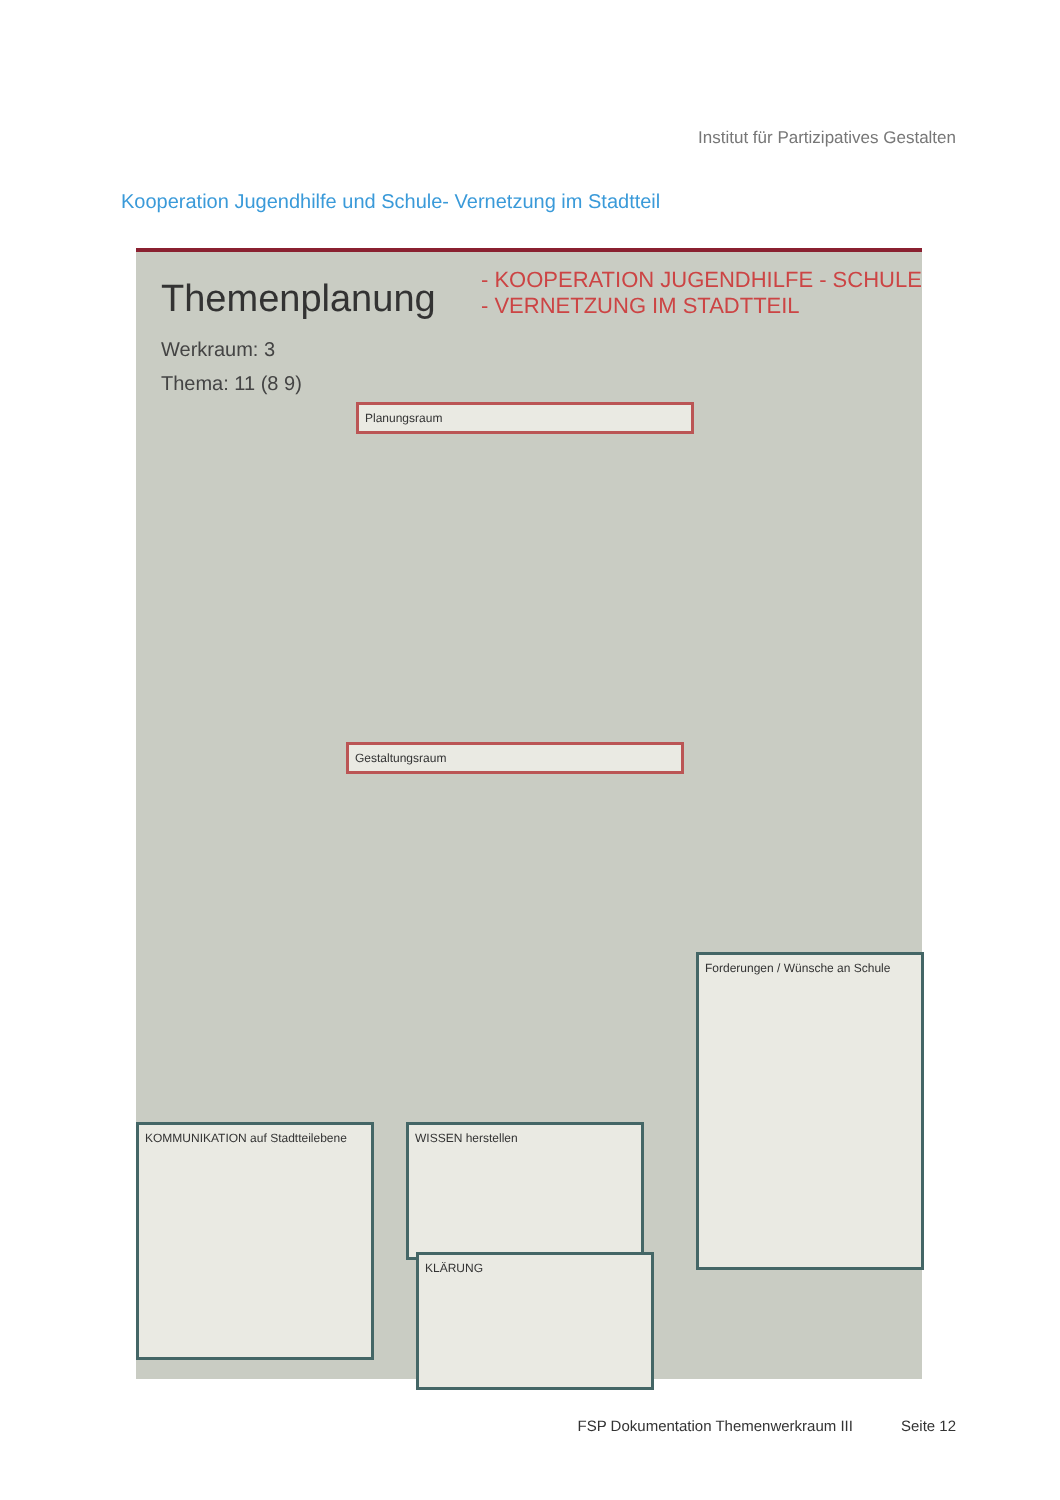Institut für Partizipatives Gestalten
Kooperation Jugendhilfe und Schule- Vernetzung im Stadtteil
Themenplanung
Werkraum: 3
Thema: 11 (8 9)
- KOOPERATION JUGENDHILFE - SCHULE
- VERNETZUNG IM STADTTEIL
Planungsraum
Gestaltungsraum
KOMMUNIKATION auf Stadtteilebene
WISSEN herstellen
KLÄRUNG
Forderungen / Wünsche an Schule
FSP Dokumentation Themenwerkraum III Seite 12